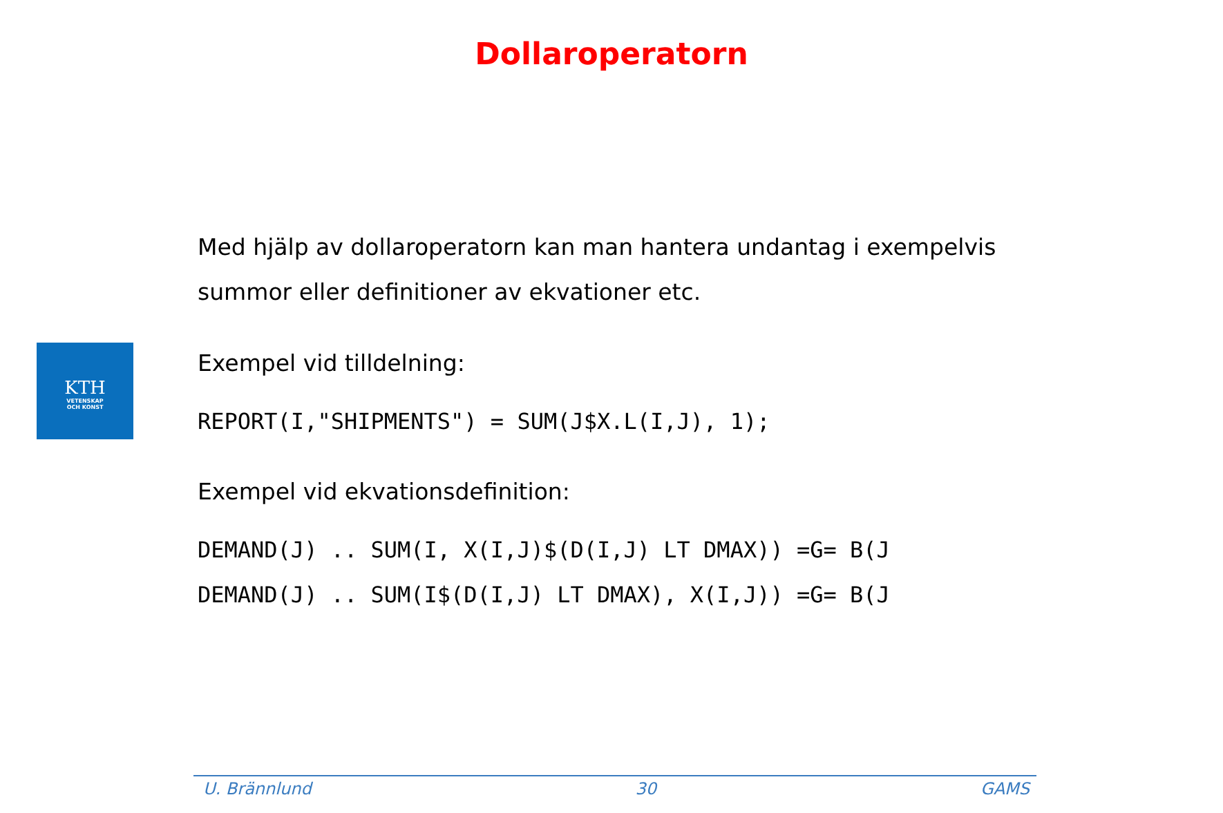Dollaroperatorn
KTH
VETENSKAP
OCH KONST
Med hjälp av dollaroperatorn kan man hantera undantag i exempelvis summor eller definitioner av ekvationer etc.
Exempel vid tilldelning:
REPORT(I,"SHIPMENTS") = SUM(J$X.L(I,J), 1);
Exempel vid ekvationsdefinition:
DEMAND(J) .. SUM(I, X(I,J)$(D(I,J) LT DMAX)) =G= B(J
DEMAND(J) .. SUM(I$(D(I,J) LT DMAX), X(I,J)) =G= B(J
U. Brännlund 30 GAMS